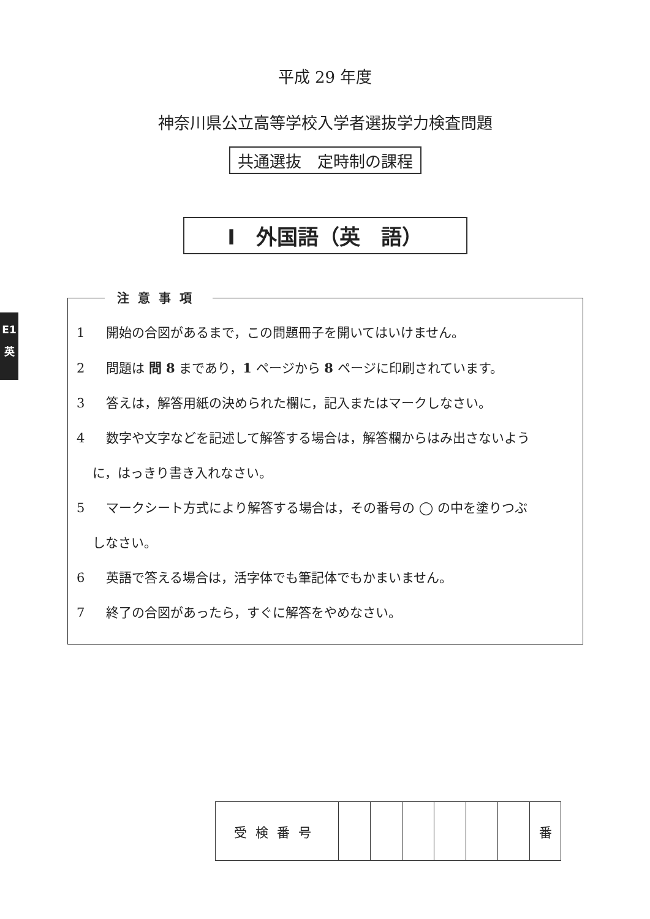平成 29 年度
神奈川県公立高等学校入学者選抜学力検査問題
共通選抜　定時制の課程
Ⅰ　外国語（英　語）
E1
英
注意事項
1 開始の合図があるまで，この問題冊子を開いてはいけません。
2 問題は 問 8 まであり，1 ページから 8 ページに印刷されています。
3 答えは，解答用紙の決められた欄に，記入またはマークしなさい。
4 数字や文字などを記述して解答する場合は，解答欄からはみ出さないよう
に，はっきり書き入れなさい。
5 マークシート方式により解答する場合は，その番号の ◯ の中を塗りつぶ
しなさい。
6 英語で答える場合は，活字体でも筆記体でもかまいません。
7 終了の合図があったら，すぐに解答をやめなさい。
| 受検番号 | | | | | | | 番 |